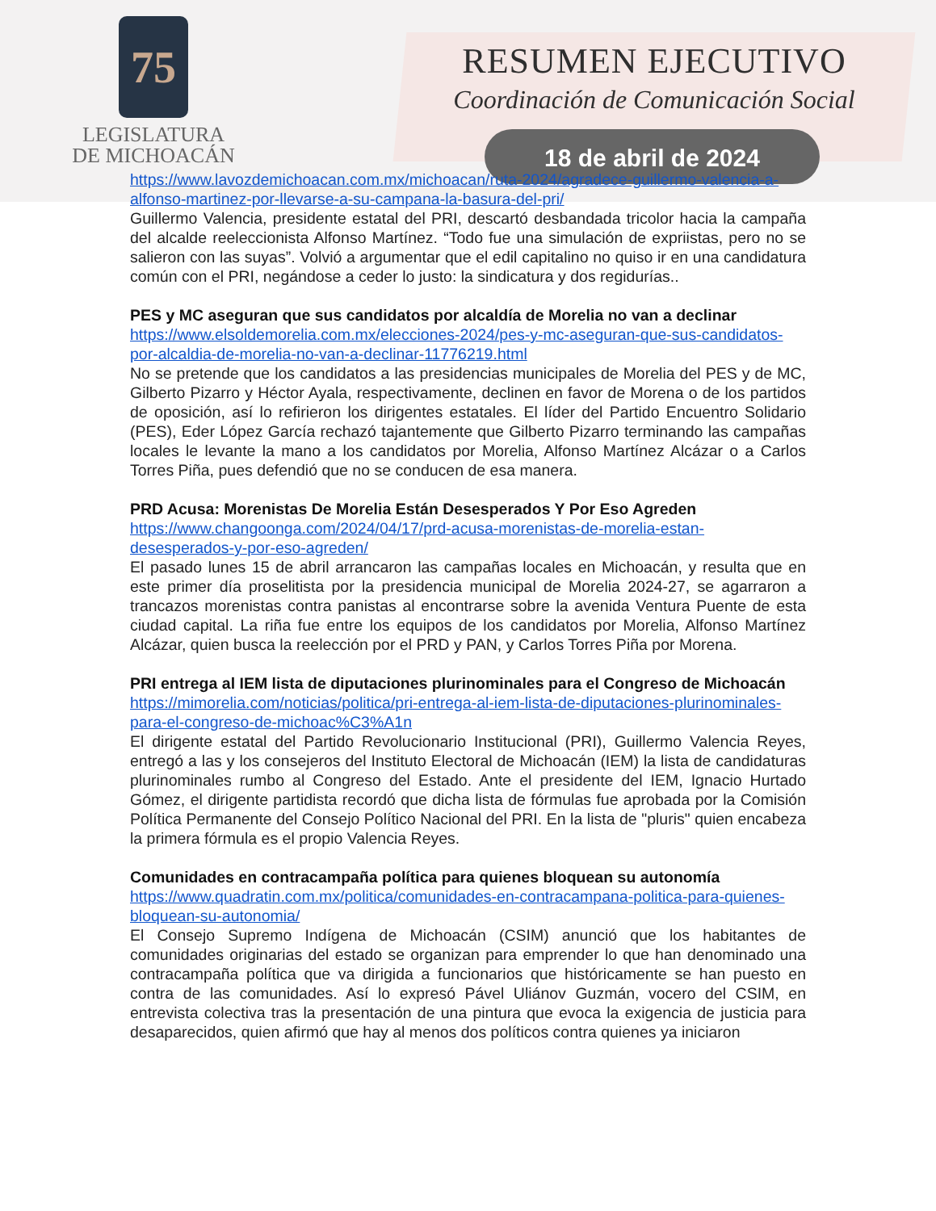75
LEGISLATURA
DE MICHOACÁN
RESUMEN EJECUTIVO
Coordinación de Comunicación Social
18 de abril de 2024
https://www.lavozdemichoacan.com.mx/michoacan/ruta-2024/agradece-guillermo-valencia-a-alfonso-martinez-por-llevarse-a-su-campana-la-basura-del-pri/
Guillermo Valencia, presidente estatal del PRI, descartó desbandada tricolor hacia la campaña del alcalde reeleccionista Alfonso Martínez. “Todo fue una simulación de expriistas, pero no se salieron con las suyas”. Volvió a argumentar que el edil capitalino no quiso ir en una candidatura común con el PRI, negándose a ceder lo justo: la sindicatura y dos regidurías..
PES y MC aseguran que sus candidatos por alcaldía de Morelia no van a declinar
https://www.elsoldemorelia.com.mx/elecciones-2024/pes-y-mc-aseguran-que-sus-candidatos-por-alcaldia-de-morelia-no-van-a-declinar-11776219.html
No se pretende que los candidatos a las presidencias municipales de Morelia del PES y de MC, Gilberto Pizarro y Héctor Ayala, respectivamente, declinen en favor de Morena o de los partidos de oposición, así lo refirieron los dirigentes estatales. El líder del Partido Encuentro Solidario (PES), Eder López García rechazó tajantemente que Gilberto Pizarro terminando las campañas locales le levante la mano a los candidatos por Morelia, Alfonso Martínez Alcázar o a Carlos Torres Piña, pues defendió que no se conducen de esa manera.
PRD Acusa: Morenistas De Morelia Están Desesperados Y Por Eso Agreden
https://www.changoonga.com/2024/04/17/prd-acusa-morenistas-de-morelia-estan-desesperados-y-por-eso-agreden/
El pasado lunes 15 de abril arrancaron las campañas locales en Michoacán, y resulta que en este primer día proselitista por la presidencia municipal de Morelia 2024-27, se agarraron a trancazos morenistas contra panistas al encontrarse sobre la avenida Ventura Puente de esta ciudad capital. La riña fue entre los equipos de los candidatos por Morelia, Alfonso Martínez Alcázar, quien busca la reelección por el PRD y PAN, y Carlos Torres Piña por Morena.
PRI entrega al IEM lista de diputaciones plurinominales para el Congreso de Michoacán
https://mimorelia.com/noticias/politica/pri-entrega-al-iem-lista-de-diputaciones-plurinominales-para-el-congreso-de-michoac%C3%A1n
El dirigente estatal del Partido Revolucionario Institucional (PRI), Guillermo Valencia Reyes, entregó a las y los consejeros del Instituto Electoral de Michoacán (IEM) la lista de candidaturas plurinominales rumbo al Congreso del Estado. Ante el presidente del IEM, Ignacio Hurtado Gómez, el dirigente partidista recordó que dicha lista de fórmulas fue aprobada por la Comisión Política Permanente del Consejo Político Nacional del PRI. En la lista de "pluris" quien encabeza la primera fórmula es el propio Valencia Reyes.
Comunidades en contracampaña política para quienes bloquean su autonomía
https://www.quadratin.com.mx/politica/comunidades-en-contracampana-politica-para-quienes-bloquean-su-autonomia/
El Consejo Supremo Indígena de Michoacán (CSIM) anunció que los habitantes de comunidades originarias del estado se organizan para emprender lo que han denominado una contracampaña política que va dirigida a funcionarios que históricamente se han puesto en contra de las comunidades. Así lo expresó Pável Uliánov Guzmán, vocero del CSIM, en entrevista colectiva tras la presentación de una pintura que evoca la exigencia de justicia para desaparecidos, quien afirmó que hay al menos dos políticos contra quienes ya iniciaron